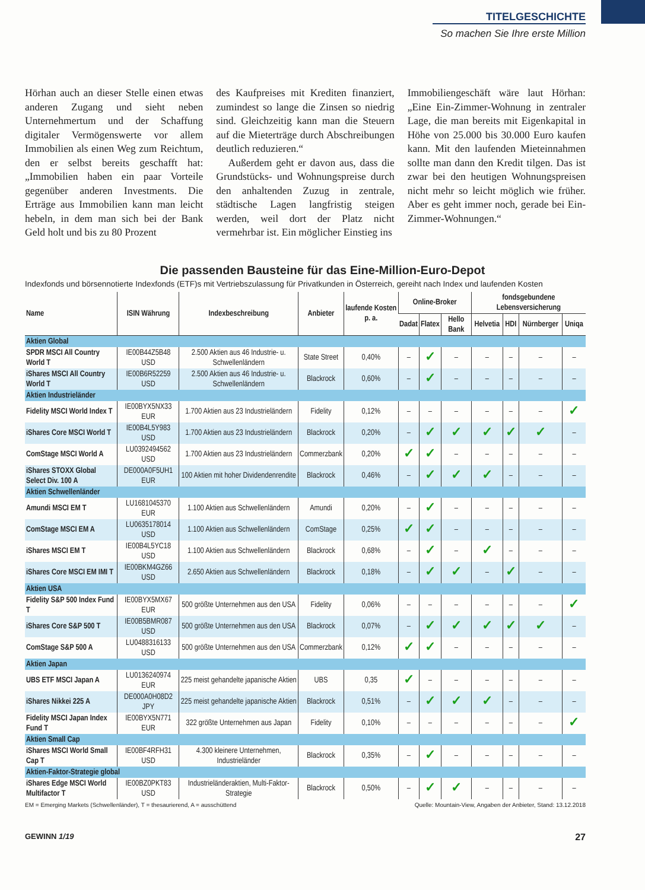TITELGESCHICHTE
So machen Sie Ihre erste Million
Hörhan auch an dieser Stelle einen etwas anderen Zugang und sieht neben Unternehmertum und der Schaffung digitaler Vermögenswerte vor allem Immobilien als einen Weg zum Reichtum, den er selbst bereits geschafft hat: „Immobilien haben ein paar Vorteile gegenüber anderen Investments. Die Erträge aus Immobilien kann man leicht hebeln, in dem man sich bei der Bank Geld holt und bis zu 80 Prozent
des Kaufpreises mit Krediten finanziert, zumindest so lange die Zinsen so niedrig sind. Gleichzeitig kann man die Steuern auf die Mieterträge durch Abschreibungen deutlich reduzieren.“
Außerdem geht er davon aus, dass die Grundstücks- und Wohnungspreise durch den anhaltenden Zuzug in zentrale, städtische Lagen langfristig steigen werden, weil dort der Platz nicht vermehrbar ist. Ein möglicher Einstieg ins
Immobiliengeschäft wäre laut Hörhan: „Eine Ein-Zimmer-Wohnung in zentraler Lage, die man bereits mit Eigenkapital in Höhe von 25.000 bis 30.000 Euro kaufen kann. Mit den laufenden Mieteinnahmen sollte man dann den Kredit tilgen. Das ist zwar bei den heutigen Wohnungspreisen nicht mehr so leicht möglich wie früher. Aber es geht immer noch, gerade bei Ein-Zimmer-Wohnungen.“
Die passenden Bausteine für das Eine-Million-Euro-Depot
Indexfonds und börsennotierte Indexfonds (ETF)s mit Vertriebszulassung für Privatkunden in Österreich, gereiht nach Index und laufenden Kosten
| Name | ISIN Währung | Indexbeschreibung | Anbieter | laufende Kosten p. a. | Online-Broker | | | fondsgebundene Lebensversicherung | | | |
| --- | --- | --- | --- | --- | --- | --- | --- | --- | --- | --- | --- |
| | | | | | Dadat | Flatex | Hello Bank | Helvetia | HDI | Nürnberger | Uniqa |
| Aktien Global | | | | | | | | | | | |
| SPDR MSCI All Country World T | IE00B44Z5B48 USD | 2.500 Aktien aus 46 Industrie- u. Schwellenländern | State Street | 0,40% | – | ✓ | – | – | – | – | – |
| iShares MSCI All Country World T | IE00B6R52259 USD | 2.500 Aktien aus 46 Industrie- u. Schwellenländern | Blackrock | 0,60% | – | ✓ | – | – | – | – | – |
| Aktien Industrieländer | | | | | | | | | | | |
| Fidelity MSCI World Index T | IE00BYX5NX33 EUR | 1.700 Aktien aus 23 Industrieländern | Fidelity | 0,12% | – | – | – | – | – | – | ✓ |
| iShares Core MSCI World T | IE00B4L5Y983 USD | 1.700 Aktien aus 23 Industrieländern | Blackrock | 0,20% | – | ✓ | ✓ | ✓ | ✓ | ✓ | – |
| ComStage MSCI World A | LU0392494562 USD | 1.700 Aktien aus 23 Industrieländern | Commerzbank | 0,20% | ✓ | ✓ | – | – | – | – | – |
| iShares STOXX Global Select Div. 100 A | DE000A0F5UH1 EUR | 100 Aktien mit hoher Dividendenrendite | Blackrock | 0,46% | – | ✓ | ✓ | ✓ | – | – | – |
| Aktien Schwellenländer | | | | | | | | | | | |
| Amundi MSCI EM T | LU1681045370 EUR | 1.100 Aktien aus Schwellenländern | Amundi | 0,20% | – | ✓ | – | – | – | – | – |
| ComStage MSCI EM A | LU0635178014 USD | 1.100 Aktien aus Schwellenländern | ComStage | 0,25% | ✓ | ✓ | – | – | – | – | – |
| iShares MSCI EM T | IE00B4L5YC18 USD | 1.100 Aktien aus Schwellenländern | Blackrock | 0,68% | – | ✓ | – | ✓ | – | – | – |
| iShares Core MSCI EM IMI T | IE00BKM4GZ66 USD | 2.650 Aktien aus Schwellenländern | Blackrock | 0,18% | – | ✓ | ✓ | – | ✓ | – | – |
| Aktien USA | | | | | | | | | | | |
| Fidelity S&P 500 Index Fund T | IE00BYX5MX67 EUR | 500 größte Unternehmen aus den USA | Fidelity | 0,06% | – | – | – | – | – | – | ✓ |
| iShares Core S&P 500 T | IE00B5BMR087 USD | 500 größte Unternehmen aus den USA | Blackrock | 0,07% | – | ✓ | ✓ | ✓ | ✓ | ✓ | – |
| ComStage S&P 500 A | LU0488316133 USD | 500 größte Unternehmen aus den USA | Commerzbank | 0,12% | ✓ | ✓ | – | – | – | – | – |
| Aktien Japan | | | | | | | | | | | |
| UBS ETF MSCI Japan A | LU0136240974 EUR | 225 meist gehandelte japanische Aktien | UBS | 0,35 | ✓ | – | – | – | – | – | – |
| iShares Nikkei 225 A | DE000A0H08D2 JPY | 225 meist gehandelte japanische Aktien | Blackrock | 0,51% | – | ✓ | ✓ | ✓ | – | – | – |
| Fidelity MSCI Japan Index Fund T | IE00BYX5N771 EUR | 322 größte Unternehmen aus Japan | Fidelity | 0,10% | – | – | – | – | – | – | ✓ |
| Aktien Small Cap | | | | | | | | | | | |
| iShares MSCI World Small Cap T | IE00BF4RFH31 USD | 4.300 kleinere Unternehmen, Industrieländer | Blackrock | 0,35% | – | ✓ | – | – | – | – | – |
| Aktien-Faktor-Strategie global | | | | | | | | | | | |
| iShares Edge MSCI World Multifactor T | IE00BZ0PKT83 USD | Industrieländeraktien, Multi-Faktor-Strategie | Blackrock | 0,50% | – | ✓ | ✓ | – | – | – | – |
EM = Emerging Markets (Schwellenländer), T = thesaurierend, A = ausschüttend Quelle: Mountain-View, Angaben der Anbieter, Stand: 13.12.2018
GEWINN 1/19 27